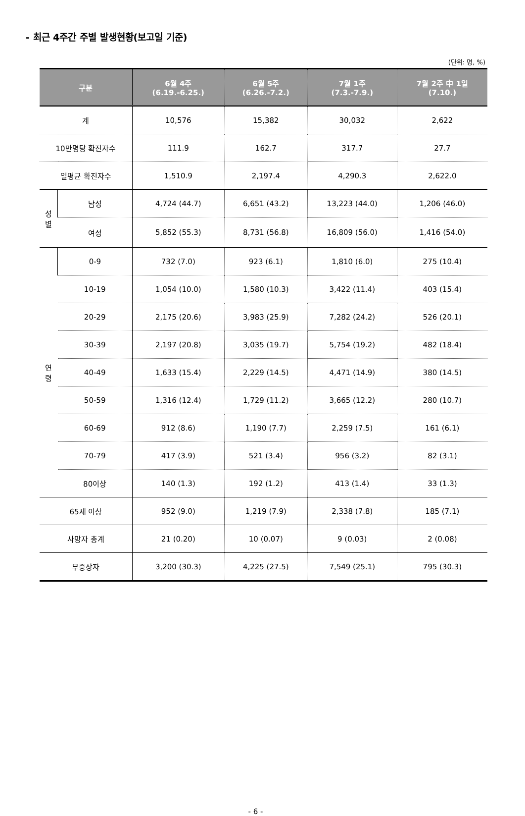- 최근 4주간 주별 발생현황(보고일 기준)
(단위: 명, %)
| 구분 | | 6월 4주 (6.19.-6.25.) | 6월 5주 (6.26.-7.2.) | 7월 1주 (7.3.-7.9.) | 7월 2주 中 1일 (7.10.) |
| --- | --- | --- | --- | --- | --- |
| 계 | | 10,576 | 15,382 | 30,032 | 2,622 |
| 10만명당 확진자수 | | 111.9 | 162.7 | 317.7 | 27.7 |
| 일평균 확진자수 | | 1,510.9 | 2,197.4 | 4,290.3 | 2,622.0 |
| 성 별 | 남성 | 4,724 (44.7) | 6,651 (43.2) | 13,223 (44.0) | 1,206 (46.0) |
| | 여성 | 5,852 (55.3) | 8,731 (56.8) | 16,809 (56.0) | 1,416 (54.0) |
| 연 령 | 0-9 | 732 (7.0) | 923 (6.1) | 1,810 (6.0) | 275 (10.4) |
| | 10-19 | 1,054 (10.0) | 1,580 (10.3) | 3,422 (11.4) | 403 (15.4) |
| | 20-29 | 2,175 (20.6) | 3,983 (25.9) | 7,282 (24.2) | 526 (20.1) |
| | 30-39 | 2,197 (20.8) | 3,035 (19.7) | 5,754 (19.2) | 482 (18.4) |
| | 40-49 | 1,633 (15.4) | 2,229 (14.5) | 4,471 (14.9) | 380 (14.5) |
| | 50-59 | 1,316 (12.4) | 1,729 (11.2) | 3,665 (12.2) | 280 (10.7) |
| | 60-69 | 912 (8.6) | 1,190 (7.7) | 2,259 (7.5) | 161 (6.1) |
| | 70-79 | 417 (3.9) | 521 (3.4) | 956 (3.2) | 82 (3.1) |
| | 80이상 | 140 (1.3) | 192 (1.2) | 413 (1.4) | 33 (1.3) |
| 65세 이상 | | 952 (9.0) | 1,219 (7.9) | 2,338 (7.8) | 185 (7.1) |
| 사망자 총계 | | 21 (0.20) | 10 (0.07) | 9 (0.03) | 2 (0.08) |
| 무증상자 | | 3,200 (30.3) | 4,225 (27.5) | 7,549 (25.1) | 795 (30.3) |
- 6 -